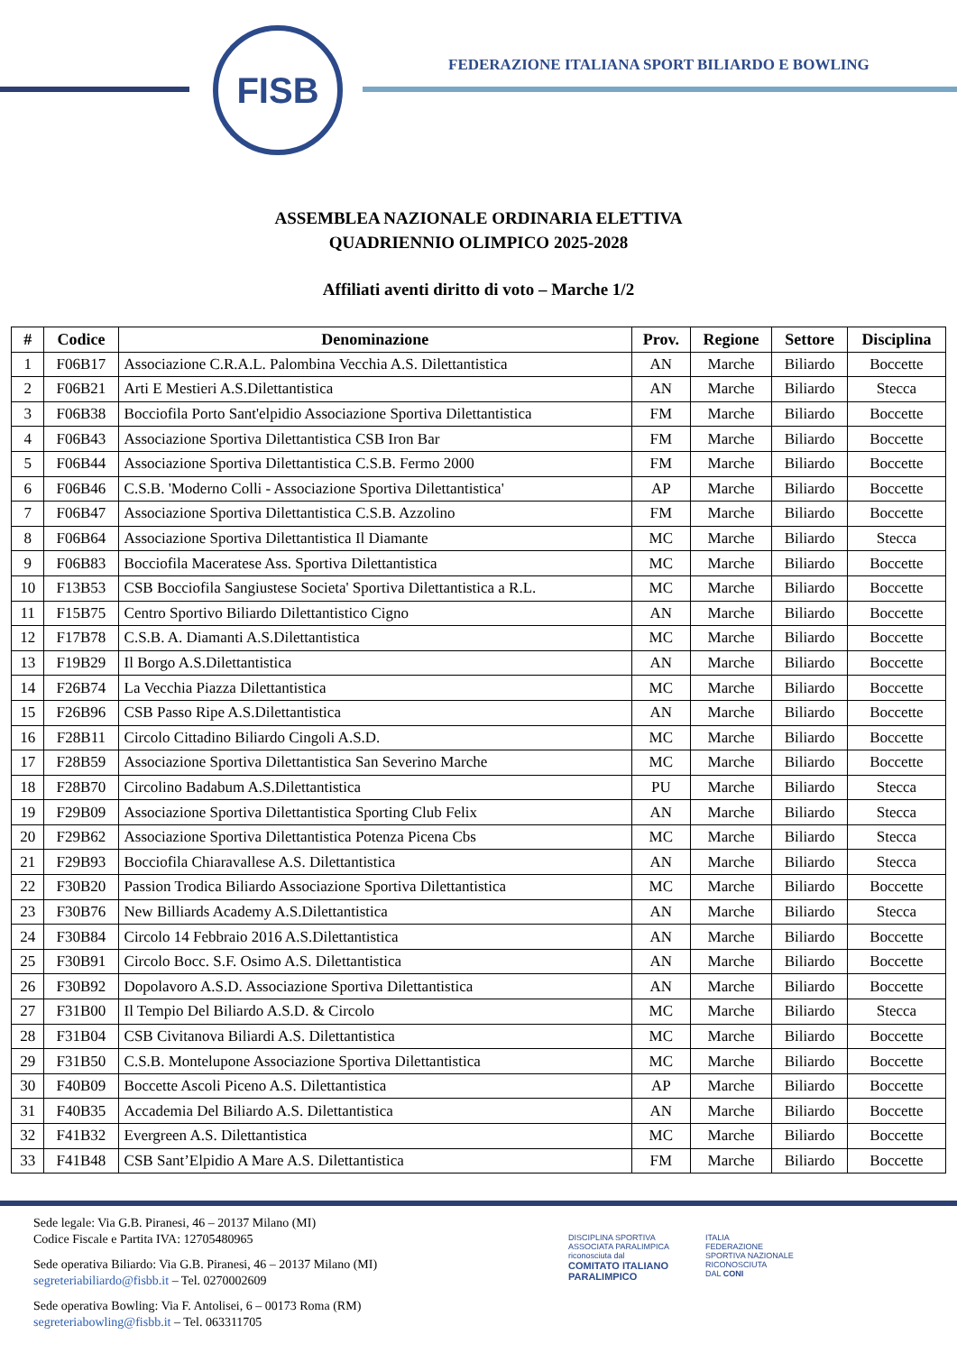FISB
FEDERAZIONE ITALIANA SPORT BILIARDO E BOWLING
ASSEMBLEA NAZIONALE ORDINARIA ELETTIVA
QUADRIENNIO OLIMPICO 2025-2028
Affiliati aventi diritto di voto – Marche 1/2
| # | Codice | Denominazione | Prov. | Regione | Settore | Disciplina |
| --- | --- | --- | --- | --- | --- | --- |
| 1 | F06B17 | Associazione C.R.A.L. Palombina Vecchia A.S. Dilettantistica | AN | Marche | Biliardo | Boccette |
| 2 | F06B21 | Arti E Mestieri A.S.Dilettantistica | AN | Marche | Biliardo | Stecca |
| 3 | F06B38 | Bocciofila Porto Sant'elpidio Associazione Sportiva Dilettantistica | FM | Marche | Biliardo | Boccette |
| 4 | F06B43 | Associazione Sportiva Dilettantistica CSB Iron Bar | FM | Marche | Biliardo | Boccette |
| 5 | F06B44 | Associazione Sportiva Dilettantistica C.S.B. Fermo 2000 | FM | Marche | Biliardo | Boccette |
| 6 | F06B46 | C.S.B. 'Moderno Colli - Associazione Sportiva Dilettantistica' | AP | Marche | Biliardo | Boccette |
| 7 | F06B47 | Associazione Sportiva Dilettantistica C.S.B. Azzolino | FM | Marche | Biliardo | Boccette |
| 8 | F06B64 | Associazione Sportiva Dilettantistica Il Diamante | MC | Marche | Biliardo | Stecca |
| 9 | F06B83 | Bocciofila Maceratese Ass. Sportiva Dilettantistica | MC | Marche | Biliardo | Boccette |
| 10 | F13B53 | CSB Bocciofila Sangiustese Societa' Sportiva Dilettantistica a R.L. | MC | Marche | Biliardo | Boccette |
| 11 | F15B75 | Centro Sportivo Biliardo Dilettantistico Cigno | AN | Marche | Biliardo | Boccette |
| 12 | F17B78 | C.S.B. A. Diamanti A.S.Dilettantistica | MC | Marche | Biliardo | Boccette |
| 13 | F19B29 | Il Borgo A.S.Dilettantistica | AN | Marche | Biliardo | Boccette |
| 14 | F26B74 | La Vecchia Piazza Dilettantistica | MC | Marche | Biliardo | Boccette |
| 15 | F26B96 | CSB Passo Ripe A.S.Dilettantistica | AN | Marche | Biliardo | Boccette |
| 16 | F28B11 | Circolo Cittadino Biliardo Cingoli A.S.D. | MC | Marche | Biliardo | Boccette |
| 17 | F28B59 | Associazione Sportiva Dilettantistica San Severino Marche | MC | Marche | Biliardo | Boccette |
| 18 | F28B70 | Circolino Badabum A.S.Dilettantistica | PU | Marche | Biliardo | Stecca |
| 19 | F29B09 | Associazione Sportiva Dilettantistica Sporting Club Felix | AN | Marche | Biliardo | Stecca |
| 20 | F29B62 | Associazione Sportiva Dilettantistica Potenza Picena Cbs | MC | Marche | Biliardo | Stecca |
| 21 | F29B93 | Bocciofila Chiaravallese A.S. Dilettantistica | AN | Marche | Biliardo | Stecca |
| 22 | F30B20 | Passion Trodica Biliardo Associazione Sportiva Dilettantistica | MC | Marche | Biliardo | Boccette |
| 23 | F30B76 | New Billiards Academy A.S.Dilettantistica | AN | Marche | Biliardo | Stecca |
| 24 | F30B84 | Circolo 14 Febbraio 2016 A.S.Dilettantistica | AN | Marche | Biliardo | Boccette |
| 25 | F30B91 | Circolo Bocc. S.F. Osimo A.S. Dilettantistica | AN | Marche | Biliardo | Boccette |
| 26 | F30B92 | Dopolavoro A.S.D. Associazione Sportiva Dilettantistica | AN | Marche | Biliardo | Boccette |
| 27 | F31B00 | Il Tempio Del Biliardo A.S.D. & Circolo | MC | Marche | Biliardo | Stecca |
| 28 | F31B04 | CSB Civitanova Biliardi A.S. Dilettantistica | MC | Marche | Biliardo | Boccette |
| 29 | F31B50 | C.S.B. Montelupone Associazione Sportiva Dilettantistica | MC | Marche | Biliardo | Boccette |
| 30 | F40B09 | Boccette Ascoli Piceno A.S. Dilettantistica | AP | Marche | Biliardo | Boccette |
| 31 | F40B35 | Accademia Del Biliardo A.S. Dilettantistica | AN | Marche | Biliardo | Boccette |
| 32 | F41B32 | Evergreen A.S. Dilettantistica | MC | Marche | Biliardo | Boccette |
| 33 | F41B48 | CSB Sant’Elpidio A Mare A.S. Dilettantistica | FM | Marche | Biliardo | Boccette |
Sede legale: Via G.B. Piranesi, 46 – 20137 Milano (MI)
Codice Fiscale e Partita IVA: 12705480965
Sede operativa Biliardo: Via G.B. Piranesi, 46 – 20137 Milano (MI)
segreteriabiliardo@fisbb.it – Tel. 0270002609
Sede operativa Bowling: Via F. Antolisei, 6 – 00173 Roma (RM)
segreteriabowling@fisbb.it – Tel. 063311705
DISCIPLINA SPORTIVA
ASSOCIATA PARALIMPICA
riconosciuta dal
COMITATO ITALIANO
PARALIMPICO
ITALIA
FEDERAZIONE
SPORTIVA NAZIONALE
RICONOSCIUTA
DAL CONI